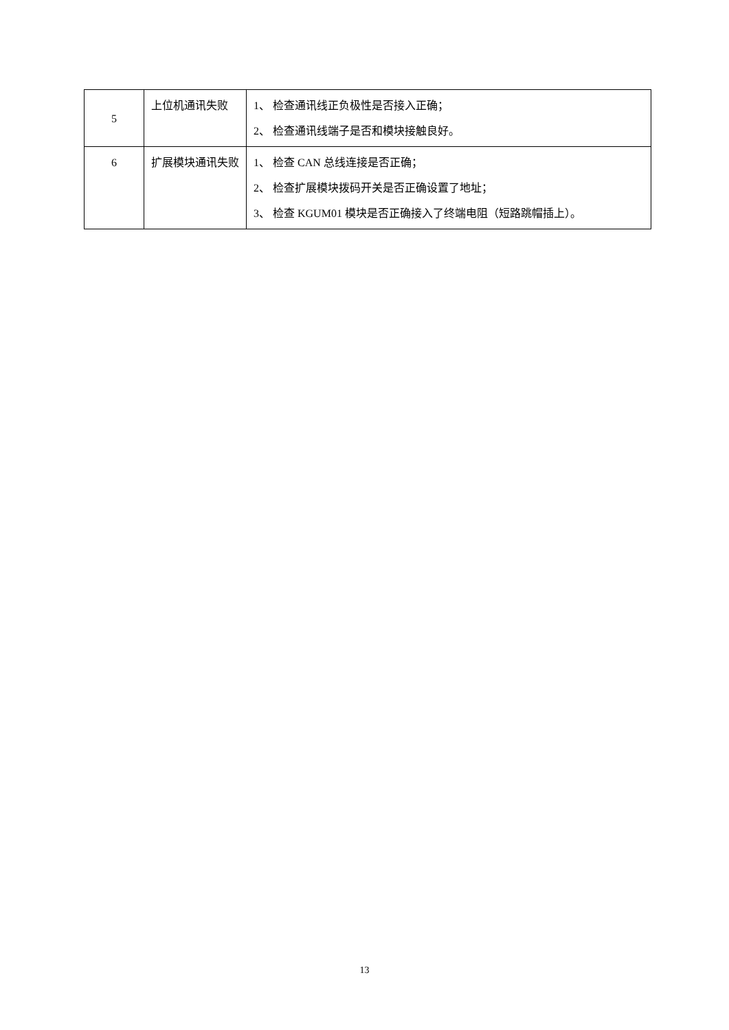| 5 | 上位机通讯失败 | 1、 检查通讯线正负极性是否接入正确； 2、 检查通讯线端子是否和模块接触良好。 |
| 6 | 扩展模块通讯失败 | 1、 检查 CAN 总线连接是否正确； 2、 检查扩展模块拨码开关是否正确设置了地址； 3、 检查 KGUM01 模块是否正确接入了终端电阻（短路跳帽插上）。 |
13